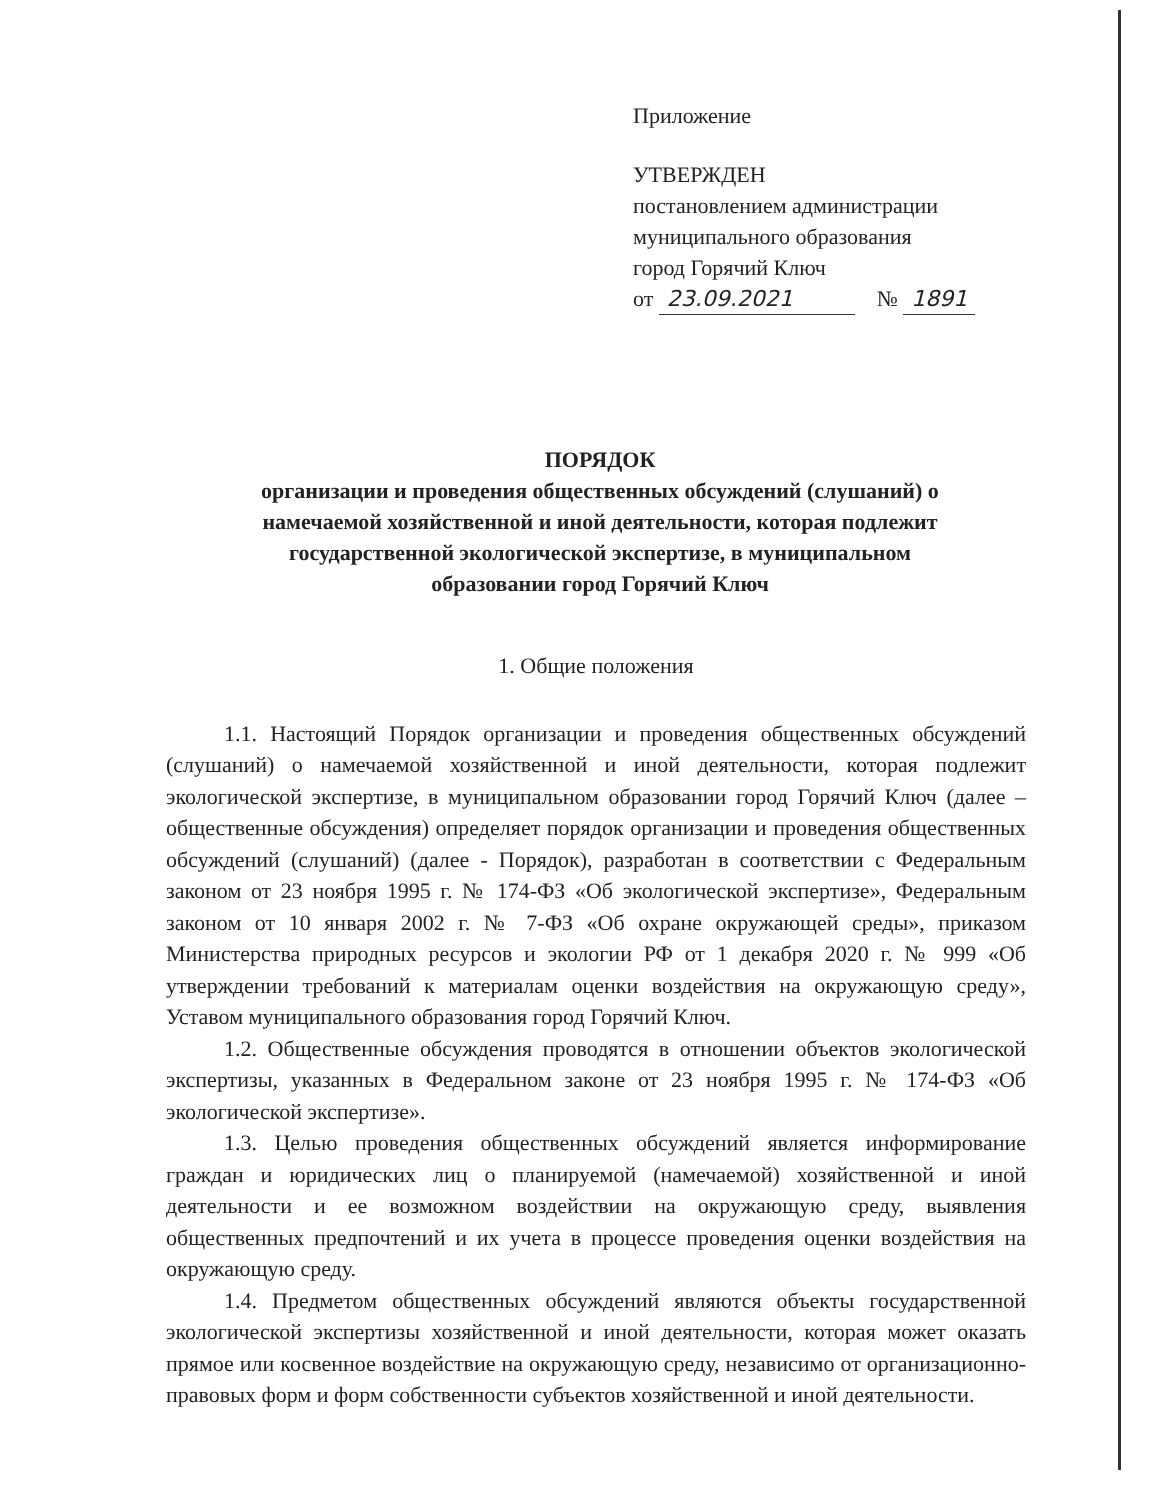Приложение
УТВЕРЖДЕН
постановлением администрации
муниципального образования
город Горячий Ключ
от 23.09.2021 № 1891
ПОРЯДОК
организации и проведения общественных обсуждений (слушаний) о
намечаемой хозяйственной и иной деятельности, которая подлежит
государственной экологической экспертизе, в муниципальном
образовании город Горячий Ключ
1. Общие положения
1.1. Настоящий Порядок организации и проведения общественных обсуждений (слушаний) о намечаемой хозяйственной и иной деятельности, которая подлежит экологической экспертизе, в муниципальном образовании город Горячий Ключ (далее – общественные обсуждения) определяет порядок организации и проведения общественных обсуждений (слушаний) (далее - Порядок), разработан в соответствии с Федеральным законом от 23 ноября 1995 г. № 174-ФЗ «Об экологической экспертизе», Федеральным законом от 10 января 2002 г. № 7-ФЗ «Об охране окружающей среды», приказом Министерства природных ресурсов и экологии РФ от 1 декабря 2020 г. № 999 «Об утверждении требований к материалам оценки воздействия на окружающую среду», Уставом муниципального образования город Горячий Ключ.
1.2. Общественные обсуждения проводятся в отношении объектов экологической экспертизы, указанных в Федеральном законе от 23 ноября 1995 г. № 174-ФЗ «Об экологической экспертизе».
1.3. Целью проведения общественных обсуждений является информирование граждан и юридических лиц о планируемой (намечаемой) хозяйственной и иной деятельности и ее возможном воздействии на окружающую среду, выявления общественных предпочтений и их учета в процессе проведения оценки воздействия на окружающую среду.
1.4. Предметом общественных обсуждений являются объекты государственной экологической экспертизы хозяйственной и иной деятельности, которая может оказать прямое или косвенное воздействие на окружающую среду, независимо от организационно-правовых форм и форм собственности субъектов хозяйственной и иной деятельности.